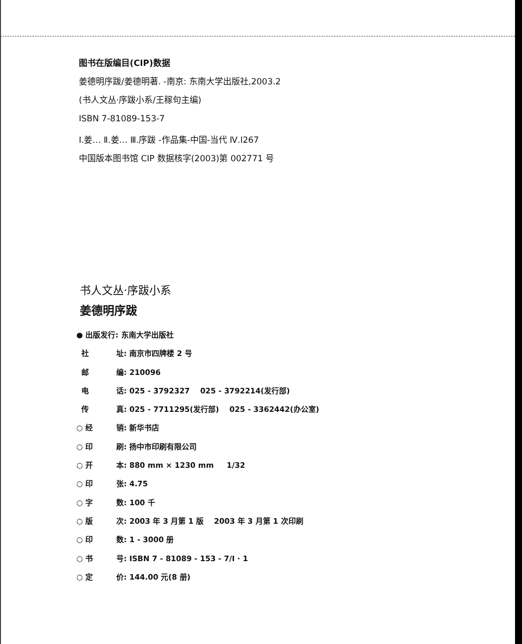图书在版编目(CIP)数据
姜德明序跋/姜德明著. -南京: 东南大学出版社,2003.2
(书人文丛·序跋小系/王稼句主编)
ISBN 7-81089-153-7
Ⅰ.姜… Ⅱ.姜… Ⅲ.序跋 -作品集-中国-当代 Ⅳ.I267
中国版本图书馆 CIP 数据核字(2003)第 002771 号
书人文丛·序跋小系
姜德明序跋
● 出版发行: 东南大学出版社
社 址: 南京市四牌楼 2 号
邮 编: 210096
电 话: 025 - 3792327 025 - 3792214(发行部)
传 真: 025 - 7711295(发行部) 025 - 3362442(办公室)
○ 经 销: 新华书店
○ 印 刷: 扬中市印刷有限公司
○ 开 本: 880 mm × 1230 mm 1/32
○ 印 张: 4.75
○ 字 数: 100 千
○ 版 次: 2003 年 3 月第 1 版 2003 年 3 月第 1 次印刷
○ 印 数: 1 - 3000 册
○ 书 号: ISBN 7 - 81089 - 153 - 7/I · 1
○ 定 价: 144.00 元(8 册)